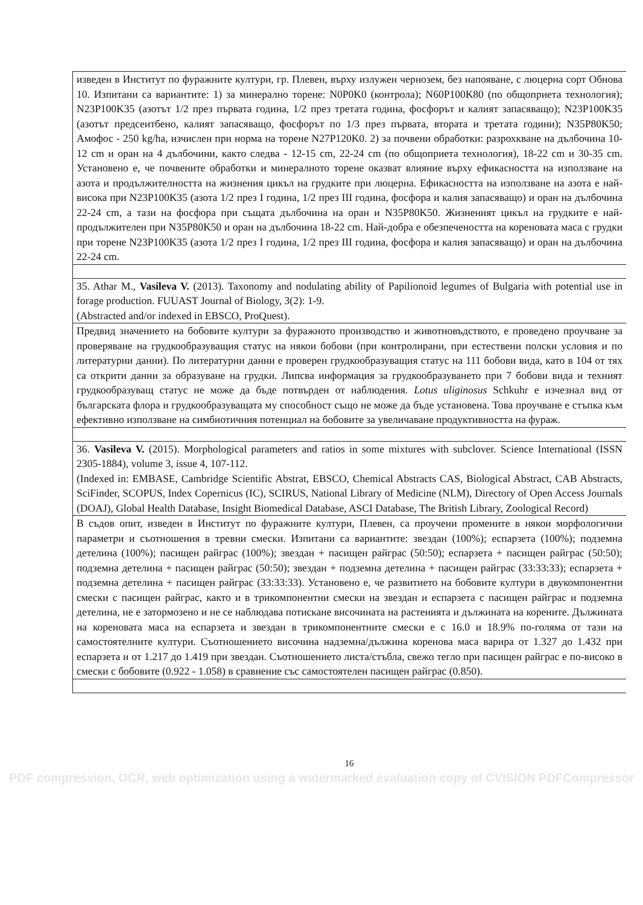| изведен в Институт по фуражните култури, гр. Плевен, върху излужен чернозем, без напояване, с люцерна сорт Обнова 10. Изпитани са вариантите: 1) за минерално торене: N0P0K0 (контрола); N60P100K80 (по общоприета технология); N23P100K35 (азотът 1/2 през първата година, 1/2 през третата година, фосфорът и калият запасяващо); N23P100K35 (азотът предсеитбено, калият запасяващо, фосфорът по 1/3 през първата, втората и третата години); N35P80K50; Амофос - 250 kg/ha, изчислен при норма на торене N27P120K0. 2) за почвени обработки: разрохкване на дълбочина 10-12 cm и оран на 4 дълбочини, както следва - 12-15 cm, 22-24 cm (по общоприета технология), 18-22 cm и 30-35 cm. Установено е, че почвените обработки и минералното торене оказват влияние върху ефикасността на използване на азота и продължителността на жизнения цикъл на грудките при люцерна. Ефикасността на използване на азота е най-висока при N23P100K35 (азота 1/2 през I година, 1/2 през III година, фосфора и калия запасяващо) и оран на дълбочина 22-24 cm, а тази на фосфора при същата дълбочина на оран и N35P80K50. Жизненият цикъл на грудките е най-продължителен при N35P80K50 и оран на дълбочина 18-22 cm. Най-добра е обезпечеността на кореновата маса с грудки при торене N23P100K35 (азота 1/2 през I година, 1/2 през III година, фосфора и калия запасяващо) и оран на дълбочина 22-24 cm. |
| 35. Athar M., Vasileva V. (2013). Taxonomy and nodulating ability of Papilionoid legumes of Bulgaria with potential use in forage production. FUUAST Journal of Biology, 3(2): 1-9. (Abstracted and/or indexed in EBSCO, ProQuest). |
| Предвид значението на бобовите култури за фуражното производство и животновъдството, е проведено проучване за проверяване на грудкообразуващия статус на някои бобови (при контролирани, при естествени полски условия и по литературни данни). По литературни данни е проверен грудкообразуващия статус на 111 бобови вида, като в 104 от тях са открити данни за образуване на грудки. Липсва информация за грудкообразуването при 7 бобови вида и техният грудкообразуващ статус не може да бъде потвърден от наблюдения. Lotus uliginosus Schkuhr е изчезнал вид от българската флора и грудкообразуващата му способност също не може да бъде установена. Това проучване е стъпка към ефективно използване на симбиотичния потенциал на бобовите за увеличаване продуктивността на фураж. |
| 36. Vasileva V. (2015). Morphological parameters and ratios in some mixtures with subclover. Science International (ISSN 2305-1884), volume 3, issue 4, 107-112. (Indexed in: EMBASE, Cambridge Scientific Abstrat, EBSCO, Chemical Abstracts CAS, Biological Abstract, CAB Abstracts, SciFinder, SCOPUS, Index Copernicus (IC), SCIRUS, National Library of Medicine (NLM), Directory of Open Access Journals (DOAJ), Global Health Database, Insight Biomedical Database, ASCI Database, The British Library, Zoological Record) |
| В съдов опит, изведен в Институт по фуражните култури, Плевен, са проучени промените в някои морфологични параметри и съотношения в тревни смески. Изпитани са вариантите: звездан (100%); еспарзета (100%); подземна детелина (100%); пасищен райграс (100%); звездан + пасищен райграс (50:50); еспарзета + пасищен райграс (50:50); подземна детелина + пасищен райграс (50:50); звездан + подземна детелина + пасищен райграс (33:33:33); еспарзета + подземна детелина + пасищен райграс (33:33:33). Установено е, че развитието на бобовите култури в двукомпонентни смески с пасищен райграс, както и в трикомпонентни смески на звездан и еспарзета с пасищен райграс и подземна детелина, не е затормозено и не се наблюдава потискане височината на растенията и дължината на корените. Дължината на кореновата маса на еспарзета и звездан в трикомпонентните смески е с 16.0 и 18.9% по-голяма от тази на самостоятелните култури. Съотношението височина надземна/дължина коренова маса варира от 1.327 до 1.432 при еспарзета и от 1.217 до 1.419 при звездан. Съотношението листа/стъбла, свежо тегло при пасищен райграс е по-високо в смески с бобовите (0.922 - 1.058) в сравнение със самостоятелен пасищен райграс (0.850). |
16
PDF compression, OCR, web optimization using a watermarked evaluation copy of CVISION PDFCompressor